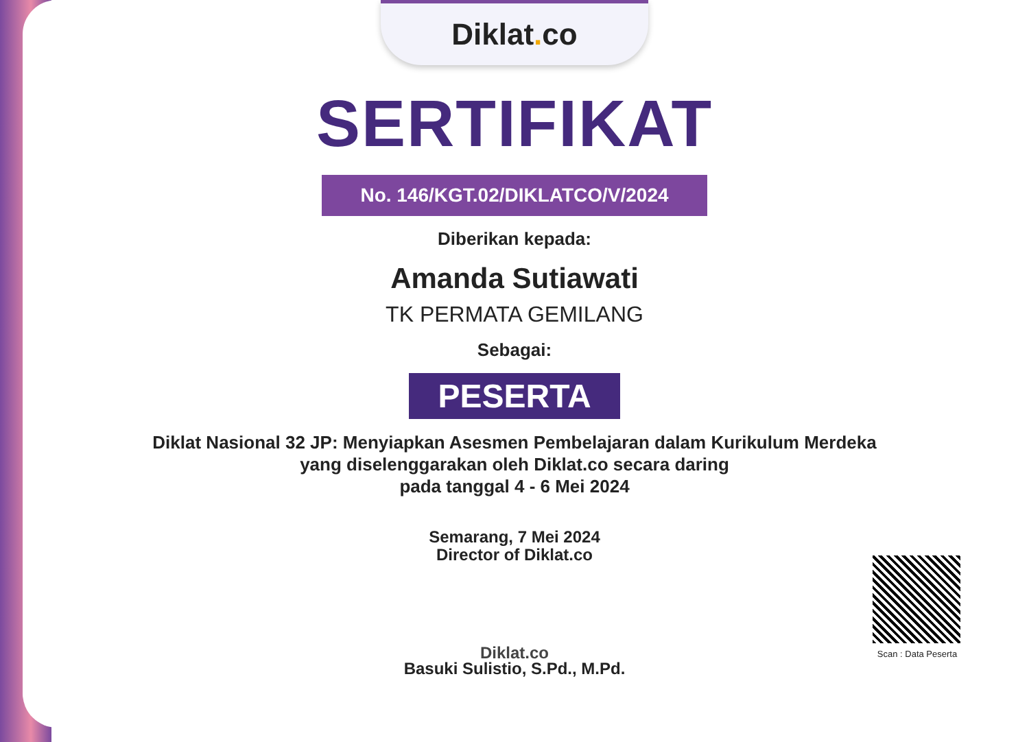Diklat. co
SERTIFIKAT
No. 146/KGT.02/DIKLATCO/V/2024
Diberikan kepada:
Amanda Sutiawati
TK PERMATA GEMILANG
Sebagai:
PESERTA
Diklat Nasional 32 JP: Menyiapkan Asesmen Pembelajaran dalam Kurikulum Merdeka
yang diselenggarakan oleh Diklat.co secara daring
pada tanggal 4 - 6 Mei 2024
Semarang, 7 Mei 2024
Director of Diklat.co
Diklat.co
Basuki Sulistio, S.Pd., M.Pd.
Scan : Data Peserta